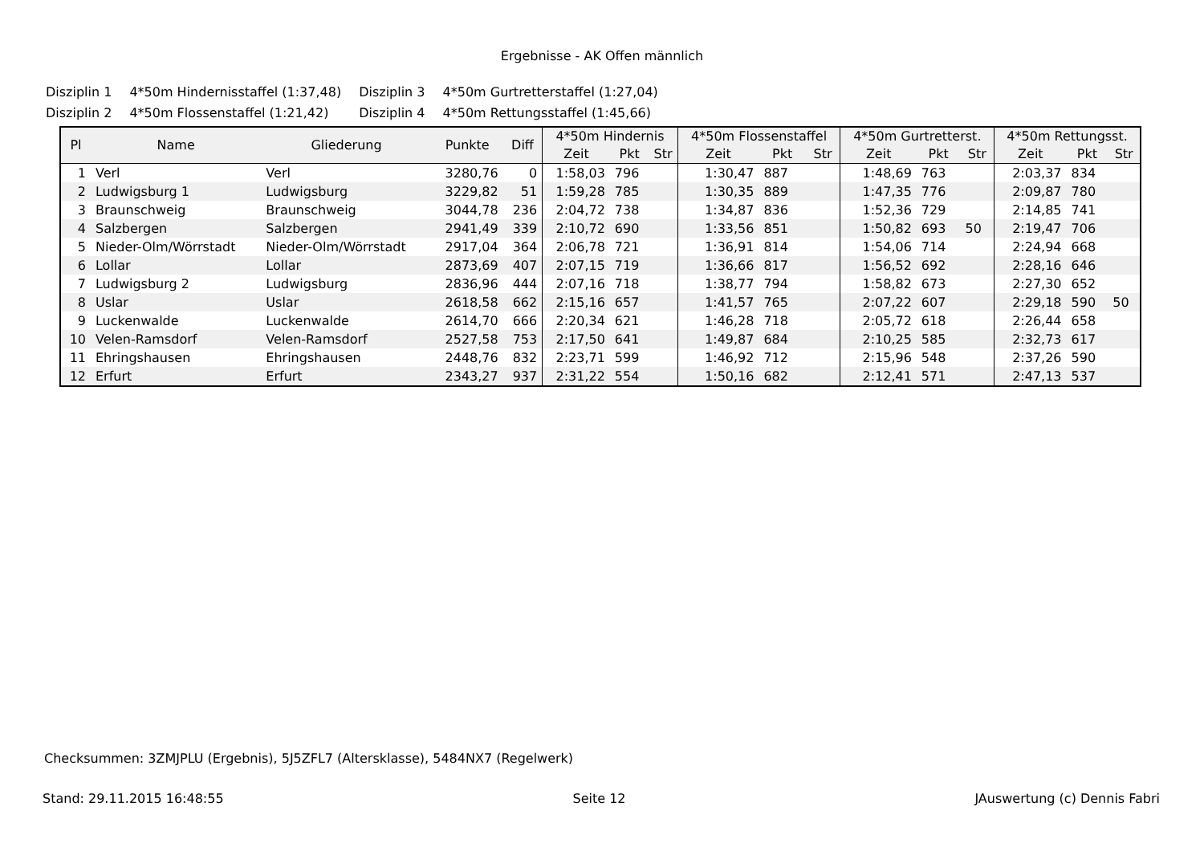Ergebnisse - AK Offen männlich
| Disziplin 1 | 4*50m Hindernisstaffel (1:37,48) | Disziplin 3 | 4*50m Gurtretterstaffel (1:27,04) |
| Disziplin 2 | 4*50m Flossenstaffel (1:21,42) | Disziplin 4 | 4*50m Rettungsstaffel (1:45,66) |
| Pl | Name | Gliederung | Punkte | Diff | 4*50m Hindernis | | | 4*50m Flossenstaffel | | | 4*50m Gurtretterst. | | | 4*50m Rettungsst. | | |
| --- | --- | --- | --- | --- | --- | --- | --- | --- | --- | --- | --- | --- | --- | --- | --- | --- |
| | | | | | Zeit | Pkt | Str | Zeit | Pkt | Str | Zeit | Pkt | Str | Zeit | Pkt | Str |
| 1 | Verl | Verl | 3280,76 | 0 | 1:58,03 | 796 | | 1:30,47 | 887 | | 1:48,69 | 763 | | 2:03,37 | 834 | |
| 2 | Ludwigsburg 1 | Ludwigsburg | 3229,82 | 51 | 1:59,28 | 785 | | 1:30,35 | 889 | | 1:47,35 | 776 | | 2:09,87 | 780 | |
| 3 | Braunschweig | Braunschweig | 3044,78 | 236 | 2:04,72 | 738 | | 1:34,87 | 836 | | 1:52,36 | 729 | | 2:14,85 | 741 | |
| 4 | Salzbergen | Salzbergen | 2941,49 | 339 | 2:10,72 | 690 | | 1:33,56 | 851 | | 1:50,82 | 693 | 50 | 2:19,47 | 706 | |
| 5 | Nieder-Olm/Wörrstadt | Nieder-Olm/Wörrstadt | 2917,04 | 364 | 2:06,78 | 721 | | 1:36,91 | 814 | | 1:54,06 | 714 | | 2:24,94 | 668 | |
| 6 | Lollar | Lollar | 2873,69 | 407 | 2:07,15 | 719 | | 1:36,66 | 817 | | 1:56,52 | 692 | | 2:28,16 | 646 | |
| 7 | Ludwigsburg 2 | Ludwigsburg | 2836,96 | 444 | 2:07,16 | 718 | | 1:38,77 | 794 | | 1:58,82 | 673 | | 2:27,30 | 652 | |
| 8 | Uslar | Uslar | 2618,58 | 662 | 2:15,16 | 657 | | 1:41,57 | 765 | | 2:07,22 | 607 | | 2:29,18 | 590 | 50 |
| 9 | Luckenwalde | Luckenwalde | 2614,70 | 666 | 2:20,34 | 621 | | 1:46,28 | 718 | | 2:05,72 | 618 | | 2:26,44 | 658 | |
| 10 | Velen-Ramsdorf | Velen-Ramsdorf | 2527,58 | 753 | 2:17,50 | 641 | | 1:49,87 | 684 | | 2:10,25 | 585 | | 2:32,73 | 617 | |
| 11 | Ehringshausen | Ehringshausen | 2448,76 | 832 | 2:23,71 | 599 | | 1:46,92 | 712 | | 2:15,96 | 548 | | 2:37,26 | 590 | |
| 12 | Erfurt | Erfurt | 2343,27 | 937 | 2:31,22 | 554 | | 1:50,16 | 682 | | 2:12,41 | 571 | | 2:47,13 | 537 | |
Checksummen: 3ZMJPLU (Ergebnis), 5J5ZFL7 (Altersklasse), 5484NX7 (Regelwerk)
Stand: 29.11.2015 16:48:55 Seite 12 JAuswertung (c) Dennis Fabri